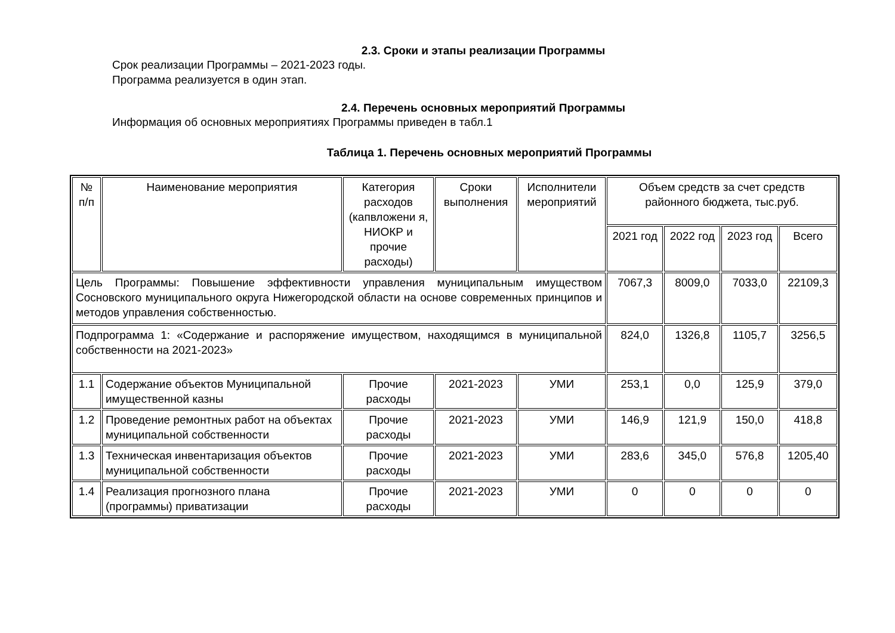2.3. Сроки и этапы реализации Программы
Срок реализации Программы – 2021-2023 годы.
Программа реализуется в один этап.
2.4. Перечень основных мероприятий Программы
Информация об основных мероприятиях Программы приведен в табл.1
Таблица 1. Перечень основных мероприятий Программы
| № п/п | Наименование мероприятия | Категория расходов (капвложени я, НИОКР и прочие расходы) | Сроки выполнения | Исполнители мероприятий | Объем средств за счет средств районного бюджета, тыс.руб. | | | |
| | | | | | 2021 год | 2022 год | 2023 год | Всего |
| Цель Программы: Повышение эффективности управления муниципальным имуществом Сосновского муниципального округа Нижегородской области на основе современных принципов и методов управления собственностью. | | | | | 7067,3 | 8009,0 | 7033,0 | 22109,3 |
| Подпрограмма 1: «Содержание и распоряжение имуществом, находящимся в муниципальной собственности на 2021-2023» | | | | | 824,0 | 1326,8 | 1105,7 | 3256,5 |
| 1.1 | Содержание объектов Муниципальной имущественной казны | Прочие расходы | 2021-2023 | УМИ | 253,1 | 0,0 | 125,9 | 379,0 |
| 1.2 | Проведение ремонтных работ на объектах муниципальной собственности | Прочие расходы | 2021-2023 | УМИ | 146,9 | 121,9 | 150,0 | 418,8 |
| 1.3 | Техническая инвентаризация объектов муниципальной собственности | Прочие расходы | 2021-2023 | УМИ | 283,6 | 345,0 | 576,8 | 1205,40 |
| 1.4 | Реализация прогнозного плана (программы) приватизации | Прочие расходы | 2021-2023 | УМИ | 0 | 0 | 0 | 0 |